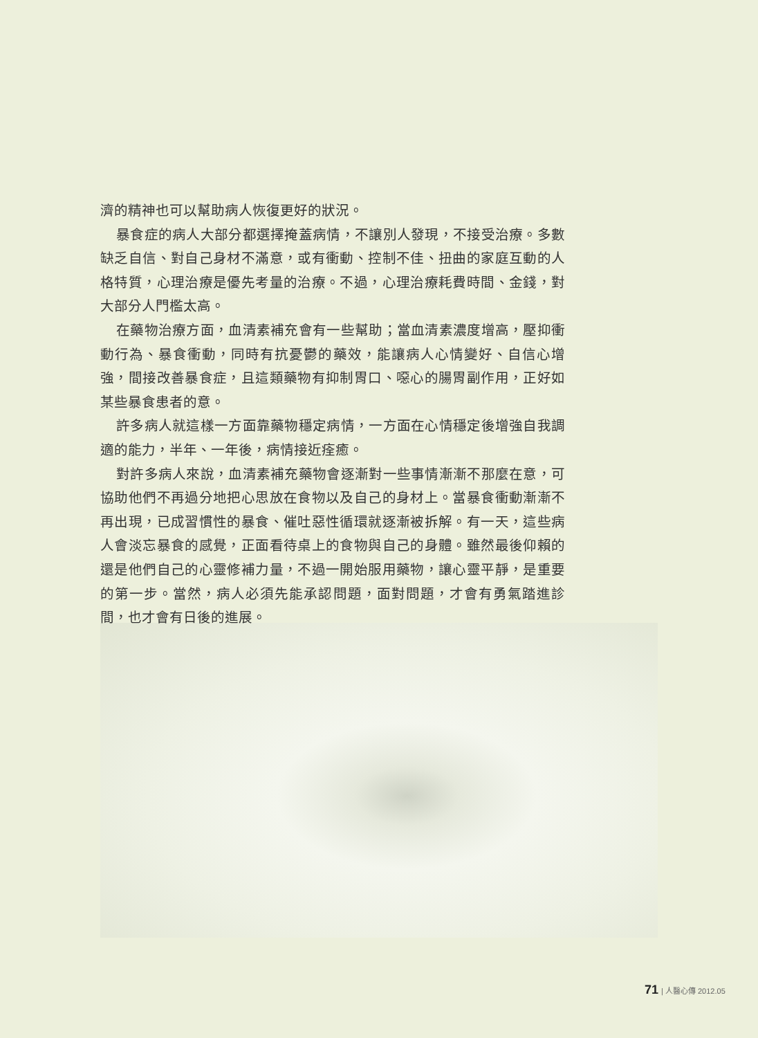濟的精神也可以幫助病人恢復更好的狀況。
暴食症的病人大部分都選擇掩蓋病情，不讓別人發現，不接受治療。多數缺乏自信、對自己身材不滿意，或有衝動、控制不佳、扭曲的家庭互動的人格特質，心理治療是優先考量的治療。不過，心理治療耗費時間、金錢，對大部分人門檻太高。
在藥物治療方面，血清素補充會有一些幫助；當血清素濃度增高，壓抑衝動行為、暴食衝動，同時有抗憂鬱的藥效，能讓病人心情變好、自信心增強，間接改善暴食症，且這類藥物有抑制胃口、噁心的腸胃副作用，正好如某些暴食患者的意。
許多病人就這樣一方面靠藥物穩定病情，一方面在心情穩定後增強自我調適的能力，半年、一年後，病情接近痊癒。
對許多病人來說，血清素補充藥物會逐漸對一些事情漸漸不那麼在意，可協助他們不再過分地把心思放在食物以及自己的身材上。當暴食衝動漸漸不再出現，已成習慣性的暴食、催吐惡性循環就逐漸被拆解。有一天，這些病人會淡忘暴食的感覺，正面看待桌上的食物與自己的身體。雖然最後仰賴的還是他們自己的心靈修補力量，不過一開始服用藥物，讓心靈平靜，是重要的第一步。當然，病人必須先能承認問題，面對問題，才會有勇氣踏進診間，也才會有日後的進展。
71 | 人醫心傳 2012.05